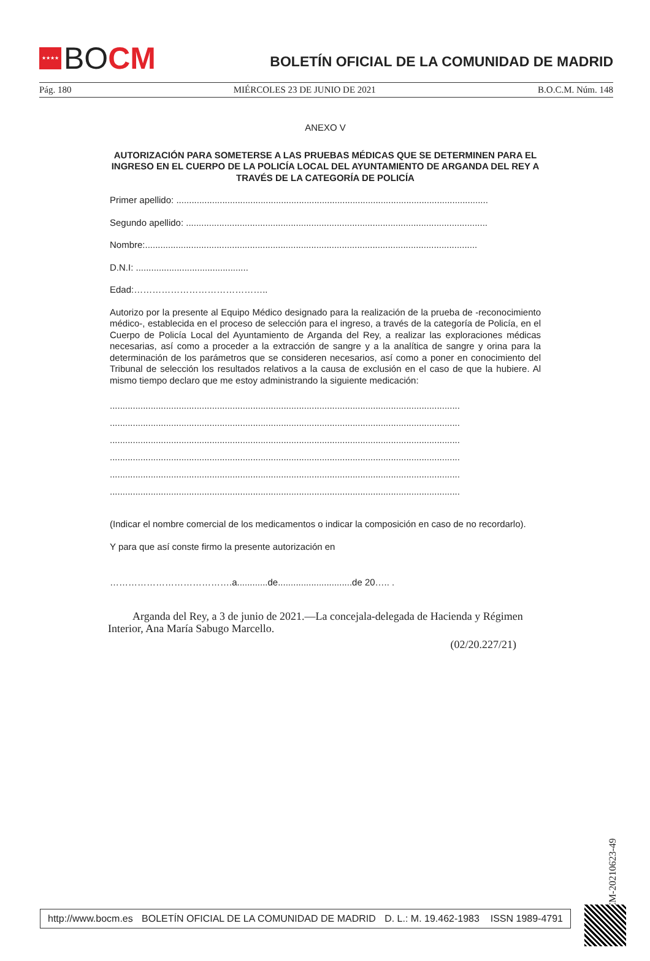★★★★
BO CM
BOLETÍN OFICIAL DE LA COMUNIDAD DE MADRID
Pág. 180 MIÉRCOLES 23 DE JUNIO DE 2021 B.O.C.M. Núm. 148
ANEXO V
AUTORIZACIÓN PARA SOMETERSE A LAS PRUEBAS MÉDICAS QUE SE DETERMINEN PARA EL INGRESO EN EL CUERPO DE LA POLICÍA LOCAL DEL AYUNTAMIENTO DE ARGANDA DEL REY A TRAVÉS DE LA CATEGORÍA DE POLICÍA
Primer apellido: ..........................................................................................................................
Segundo apellido: ......................................................................................................................
Nombre:..................................................................................................................................
D.N.I: ............................................
Edad:……………………………………..
Autorizo por la presente al Equipo Médico designado para la realización de la prueba de -reconocimiento médico-, establecida en el proceso de selección para el ingreso, a través de la categoría de Policía, en el Cuerpo de Policía Local del Ayuntamiento de Arganda del Rey, a realizar las exploraciones médicas necesarias, así como a proceder a la extracción de sangre y a la analítica de sangre y orina para la determinación de los parámetros que se consideren necesarios, así como a poner en conocimiento del Tribunal de selección los resultados relativos a la causa de exclusión en el caso de que la hubiere. Al mismo tiempo declaro que me estoy administrando la siguiente medicación:
.........................................................................................................................................
.........................................................................................................................................
.........................................................................................................................................
.........................................................................................................................................
.........................................................................................................................................
.........................................................................................................................................
(Indicar el nombre comercial de los medicamentos o indicar la composición en caso de no recordarlo).
Y para que así conste firmo la presente autorización en
………………………………….a............de.............................de 20….. .
Arganda del Rey, a 3 de junio de 2021.—La concejala-delegada de Hacienda y Régimen
Interior, Ana María Sabugo Marcello.
(02/20.227/21)
BOCM-20210623-49
http://www.bocm.es BOLETÍN OFICIAL DE LA COMUNIDAD DE MADRID D. L.: M. 19.462-1983 ISSN 1989-4791